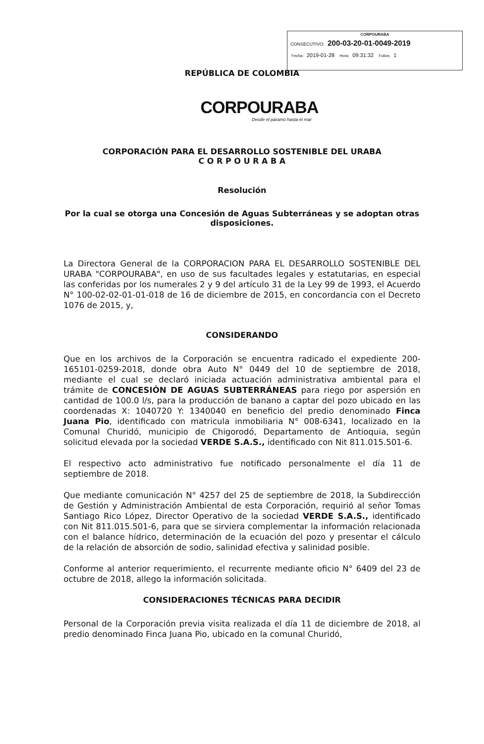CORPOURABA
CONSECUTIVO: 200-03-20-01-0049-2019
Fecha: 2019-01-28 Hora: 09:31:32 Folios: 1
REPÚBLICA DE COLOMBIA
CORPOURABA
Desde el páramo hasta el mar
CORPORACIÓN PARA EL DESARROLLO SOSTENIBLE DEL URABA
C O R P O U R A B A
Resolución
Por la cual se otorga una Concesión de Aguas Subterráneas y se adoptan otras disposiciones.
La Directora General de la CORPORACION PARA EL DESARROLLO SOSTENIBLE DEL URABA "CORPOURABA", en uso de sus facultades legales y estatutarias, en especial las conferidas por los numerales 2 y 9 del artículo 31 de la Ley 99 de 1993, el Acuerdo N° 100-02-02-01-01-018 de 16 de diciembre de 2015, en concordancia con el Decreto 1076 de 2015, y,
CONSIDERANDO
Que en los archivos de la Corporación se encuentra radicado el expediente 200-165101-0259-2018, donde obra Auto N° 0449 del 10 de septiembre de 2018, mediante el cual se declaró iniciada actuación administrativa ambiental para el trámite de CONCESIÓN DE AGUAS SUBTERRÁNEAS para riego por aspersión en cantidad de 100.0 l/s, para la producción de banano a captar del pozo ubicado en las coordenadas X: 1040720 Y: 1340040 en beneficio del predio denominado Finca Juana Pio, identificado con matricula inmobiliaria N° 008-6341, localizado en la Comunal Churidó, municipio de Chigorodó, Departamento de Antioquia, según solicitud elevada por la sociedad VERDE S.A.S., identificado con Nit 811.015.501-6.
El respectivo acto administrativo fue notificado personalmente el día 11 de septiembre de 2018.
Que mediante comunicación N° 4257 del 25 de septiembre de 2018, la Subdirección de Gestión y Administración Ambiental de esta Corporación, requirió al señor Tomas Santiago Rico López, Director Operativo de la sociedad VERDE S.A.S., identificado con Nit 811.015.501-6, para que se sirviera complementar la información relacionada con el balance hídrico, determinación de la ecuación del pozo y presentar el cálculo de la relación de absorción de sodio, salinidad efectiva y salinidad posible.
Conforme al anterior requerimiento, el recurrente mediante oficio N° 6409 del 23 de octubre de 2018, allego la información solicitada.
CONSIDERACIONES TÉCNICAS PARA DECIDIR
Personal de la Corporación previa visita realizada el día 11 de diciembre de 2018, al predio denominado Finca Juana Pio, ubicado en la comunal Churidó,